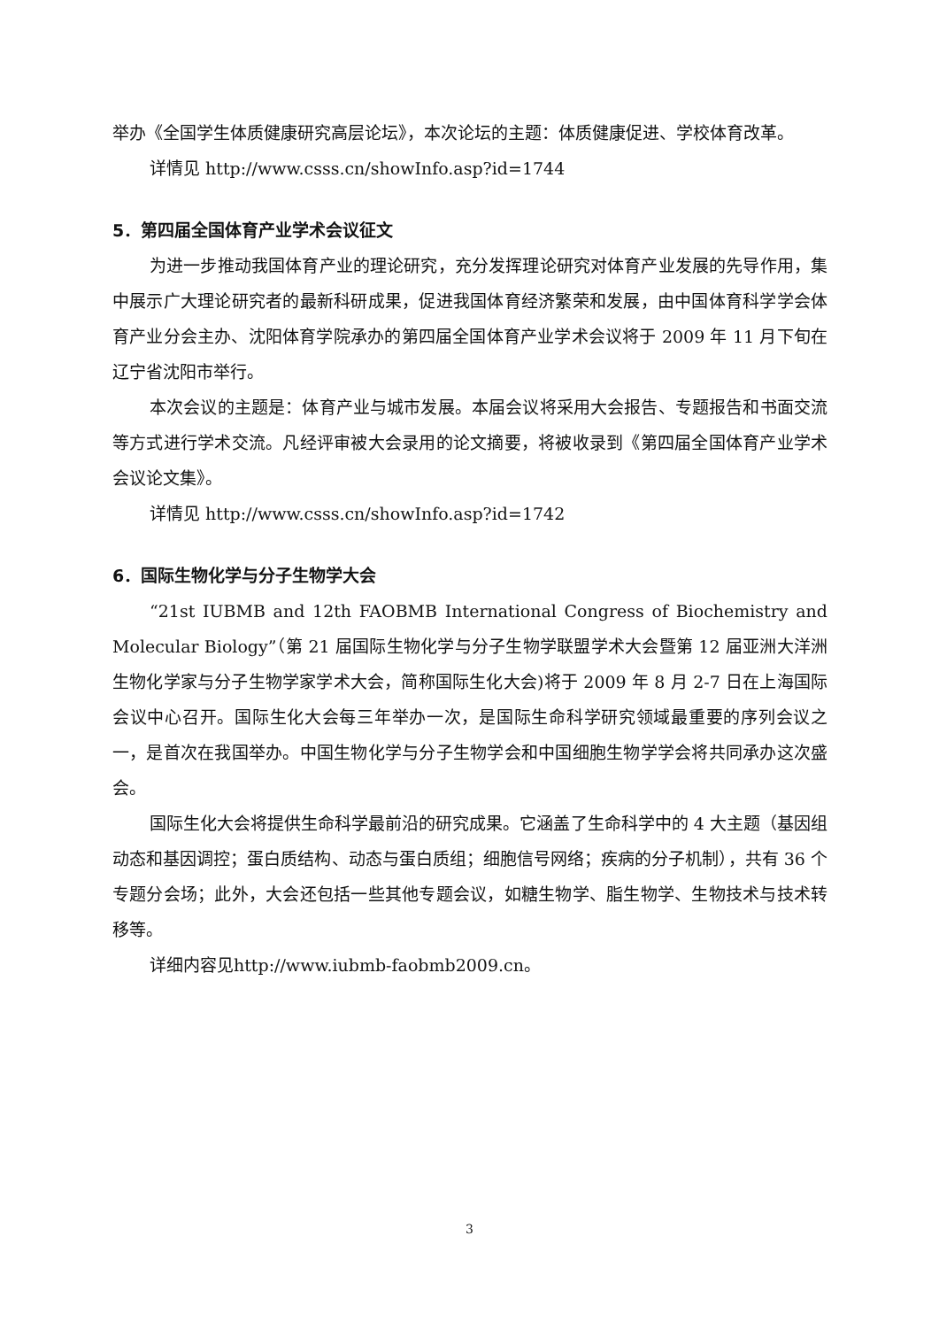举办《全国学生体质健康研究高层论坛》，本次论坛的主题：体质健康促进、学校体育改革。
详情见 http://www.csss.cn/showInfo.asp?id=1744
5．第四届全国体育产业学术会议征文
为进一步推动我国体育产业的理论研究，充分发挥理论研究对体育产业发展的先导作用，集中展示广大理论研究者的最新科研成果，促进我国体育经济繁荣和发展，由中国体育科学学会体育产业分会主办、沈阳体育学院承办的第四届全国体育产业学术会议将于 2009 年 11 月下旬在辽宁省沈阳市举行。
本次会议的主题是：体育产业与城市发展。本届会议将采用大会报告、专题报告和书面交流等方式进行学术交流。凡经评审被大会录用的论文摘要，将被收录到《第四届全国体育产业学术会议论文集》。
详情见 http://www.csss.cn/showInfo.asp?id=1742
6．国际生物化学与分子生物学大会
“21st IUBMB and 12th FAOBMB International Congress of Biochemistry and Molecular Biology”（第 21 届国际生物化学与分子生物学联盟学术大会暨第 12 届亚洲大洋洲生物化学家与分子生物学家学术大会，简称国际生化大会)将于 2009 年 8 月 2-7 日在上海国际会议中心召开。国际生化大会每三年举办一次，是国际生命科学研究领域最重要的序列会议之一，是首次在我国举办。中国生物化学与分子生物学会和中国细胞生物学学会将共同承办这次盛会。
国际生化大会将提供生命科学最前沿的研究成果。它涵盖了生命科学中的 4 大主题（基因组动态和基因调控；蛋白质结构、动态与蛋白质组；细胞信号网络；疾病的分子机制），共有 36 个专题分会场；此外，大会还包括一些其他专题会议，如糖生物学、脂生物学、生物技术与技术转移等。
详细内容见http://www.iubmb-faobmb2009.cn。
3